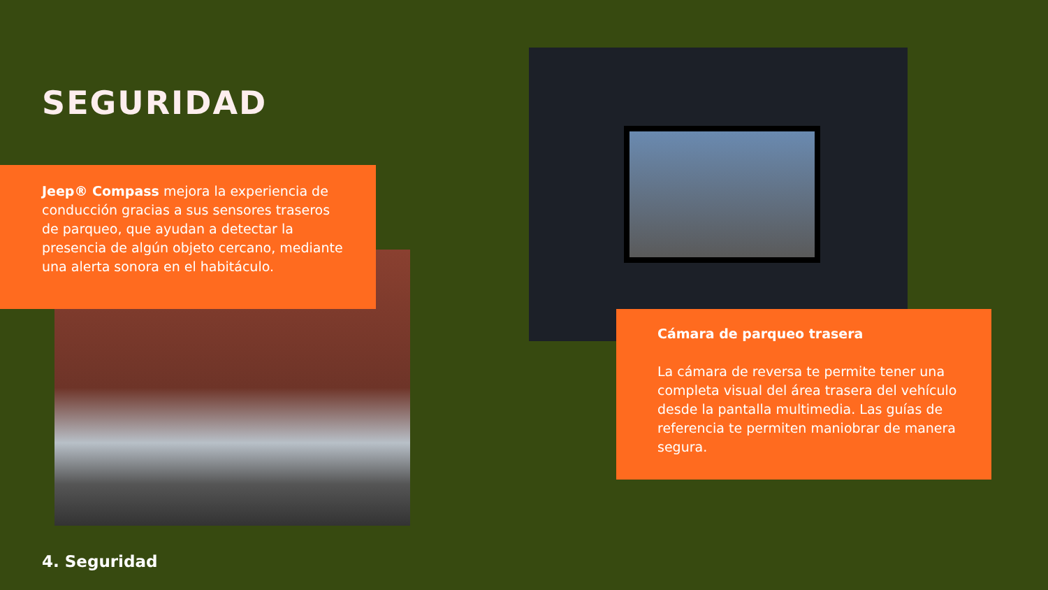SEGURIDAD
Jeep® Compass mejora la experiencia de conducción gracias a sus sensores traseros de parqueo, que ayudan a detectar la presencia de algún objeto cercano, mediante una alerta sonora en el habitáculo.
Cámara de parqueo trasera
La cámara de reversa te permite tener una completa visual del área trasera del vehículo desde la pantalla multimedia. Las guías de referencia te permiten maniobrar de manera segura.
4. Seguridad